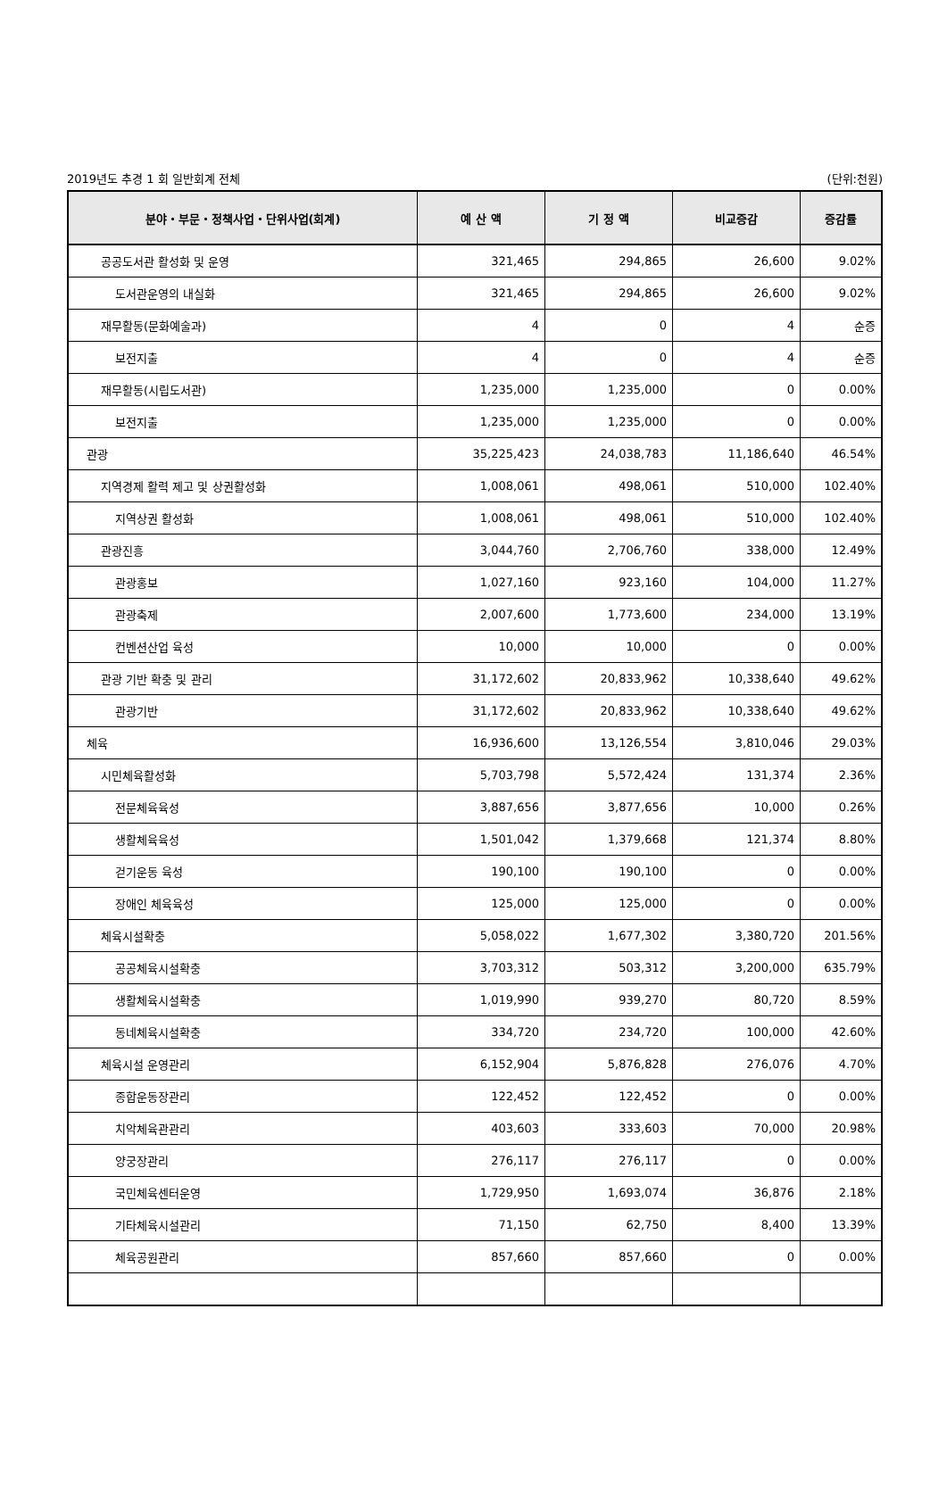2019년도 추경 1 회 일반회계 전체 (단위:천원)
| 분야・부문・정책사업・단위사업(회계) | 예 산 액 | 기 정 액 | 비교증감 | 증감률 |
| --- | --- | --- | --- | --- |
| 공공도서관 활성화 및 운영 | 321,465 | 294,865 | 26,600 | 9.02% |
| 도서관운영의 내실화 | 321,465 | 294,865 | 26,600 | 9.02% |
| 재무활동(문화예술과) | 4 | 0 | 4 | 순증 |
| 보전지출 | 4 | 0 | 4 | 순증 |
| 재무활동(시립도서관) | 1,235,000 | 1,235,000 | 0 | 0.00% |
| 보전지출 | 1,235,000 | 1,235,000 | 0 | 0.00% |
| 관광 | 35,225,423 | 24,038,783 | 11,186,640 | 46.54% |
| 지역경제 활력 제고 및 상권활성화 | 1,008,061 | 498,061 | 510,000 | 102.40% |
| 지역상권 활성화 | 1,008,061 | 498,061 | 510,000 | 102.40% |
| 관광진흥 | 3,044,760 | 2,706,760 | 338,000 | 12.49% |
| 관광홍보 | 1,027,160 | 923,160 | 104,000 | 11.27% |
| 관광축제 | 2,007,600 | 1,773,600 | 234,000 | 13.19% |
| 컨벤션산업 육성 | 10,000 | 10,000 | 0 | 0.00% |
| 관광 기반 확충 및 관리 | 31,172,602 | 20,833,962 | 10,338,640 | 49.62% |
| 관광기반 | 31,172,602 | 20,833,962 | 10,338,640 | 49.62% |
| 체육 | 16,936,600 | 13,126,554 | 3,810,046 | 29.03% |
| 시민체육활성화 | 5,703,798 | 5,572,424 | 131,374 | 2.36% |
| 전문체육육성 | 3,887,656 | 3,877,656 | 10,000 | 0.26% |
| 생활체육육성 | 1,501,042 | 1,379,668 | 121,374 | 8.80% |
| 걷기운동 육성 | 190,100 | 190,100 | 0 | 0.00% |
| 장애인 체육육성 | 125,000 | 125,000 | 0 | 0.00% |
| 체육시설확충 | 5,058,022 | 1,677,302 | 3,380,720 | 201.56% |
| 공공체육시설확충 | 3,703,312 | 503,312 | 3,200,000 | 635.79% |
| 생활체육시설확충 | 1,019,990 | 939,270 | 80,720 | 8.59% |
| 동네체육시설확충 | 334,720 | 234,720 | 100,000 | 42.60% |
| 체육시설 운영관리 | 6,152,904 | 5,876,828 | 276,076 | 4.70% |
| 종합운동장관리 | 122,452 | 122,452 | 0 | 0.00% |
| 치악체육관관리 | 403,603 | 333,603 | 70,000 | 20.98% |
| 양궁장관리 | 276,117 | 276,117 | 0 | 0.00% |
| 국민체육센터운영 | 1,729,950 | 1,693,074 | 36,876 | 2.18% |
| 기타체육시설관리 | 71,150 | 62,750 | 8,400 | 13.39% |
| 체육공원관리 | 857,660 | 857,660 | 0 | 0.00% |